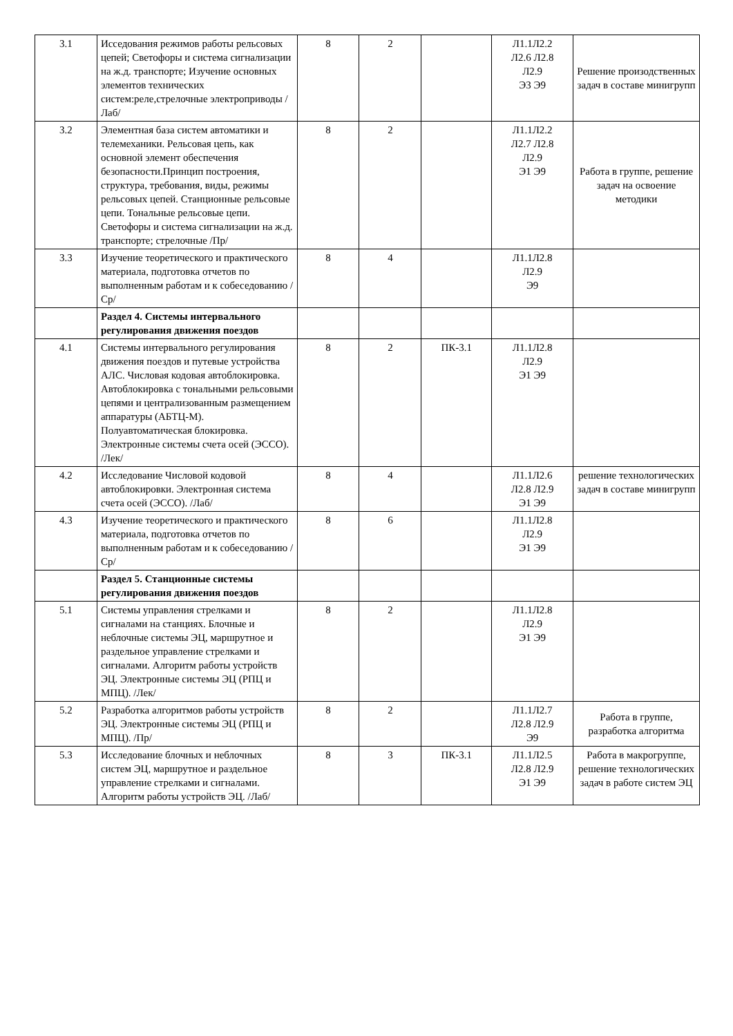| 3.1 | Исседования режимов работы рельсовых цепей; Светофоры и система сигнализации на ж.д. транспорте; Изучение основных элементов технических систем:реле,стрелочные электроприводы /Лаб/ | 8 | 2 | | Л1.1Л2.2 Л2.6 Л2.8 Л2.9 Э3 Э9 | Решение произодственных задач в составе минигрупп |
| 3.2 | Элементная база систем автоматики и телемеханики. Рельсовая цепь, как основной элемент обеспечения безопасности.Принцип построения, структура, требования, виды, режимы рельсовых цепей. Станционные рельсовые цепи. Тональные рельсовые цепи. Светофоры и система сигнализации на ж.д. транспорте; стрелочные /Пр/ | 8 | 2 | | Л1.1Л2.2 Л2.7 Л2.8 Л2.9 Э1 Э9 | Работа в группе, решение задач на освоение методики |
| 3.3 | Изучение теоретического и практического материала, подготовка отчетов по выполненным работам и к собеседованию /Ср/ | 8 | 4 | | Л1.1Л2.8 Л2.9 Э9 | |
| | Раздел 4. Системы интервального регулирования движения поездов | | | | | |
| 4.1 | Системы интервального регулирования движения поездов и путевые устройства АЛС. Числовая кодовая автоблокировка. Автоблокировка с тональными рельсовыми цепями и централизованным размещением аппаратуры (АБТЦ-М). Полуавтоматическая блокировка. Электронные системы счета осей (ЭССО). /Лек/ | 8 | 2 | ПК-3.1 | Л1.1Л2.8 Л2.9 Э1 Э9 | |
| 4.2 | Исследование Числовой кодовой автоблокировки. Электронная система счета осей (ЭССО). /Лаб/ | 8 | 4 | | Л1.1Л2.6 Л2.8 Л2.9 Э1 Э9 | решение технологических задач в составе минигрупп |
| 4.3 | Изучение теоретического и практического материала, подготовка отчетов по выполненным работам и к собеседованию /Ср/ | 8 | 6 | | Л1.1Л2.8 Л2.9 Э1 Э9 | |
| | Раздел 5. Станционные системы регулирования движения поездов | | | | | |
| 5.1 | Системы управления стрелками и сигналами на станциях. Блочные и неблочные системы ЭЦ, маршрутное и раздельное управление стрелками и сигналами. Алгоритм работы устройств ЭЦ. Электронные системы ЭЦ (РПЦ и МПЦ). /Лек/ | 8 | 2 | | Л1.1Л2.8 Л2.9 Э1 Э9 | |
| 5.2 | Разработка алгоритмов работы устройств ЭЦ. Электронные системы ЭЦ (РПЦ и МПЦ). /Пр/ | 8 | 2 | | Л1.1Л2.7 Л2.8 Л2.9 Э9 | Работа в группе, разработка алгоритма |
| 5.3 | Исследование блочных и неблочных систем ЭЦ, маршрутное и раздельное управление стрелками и сигналами. Алгоритм работы устройств ЭЦ. /Лаб/ | 8 | 3 | ПК-3.1 | Л1.1Л2.5 Л2.8 Л2.9 Э1 Э9 | Работа в макрогруппе, решение технологических задач в работе систем ЭЦ |